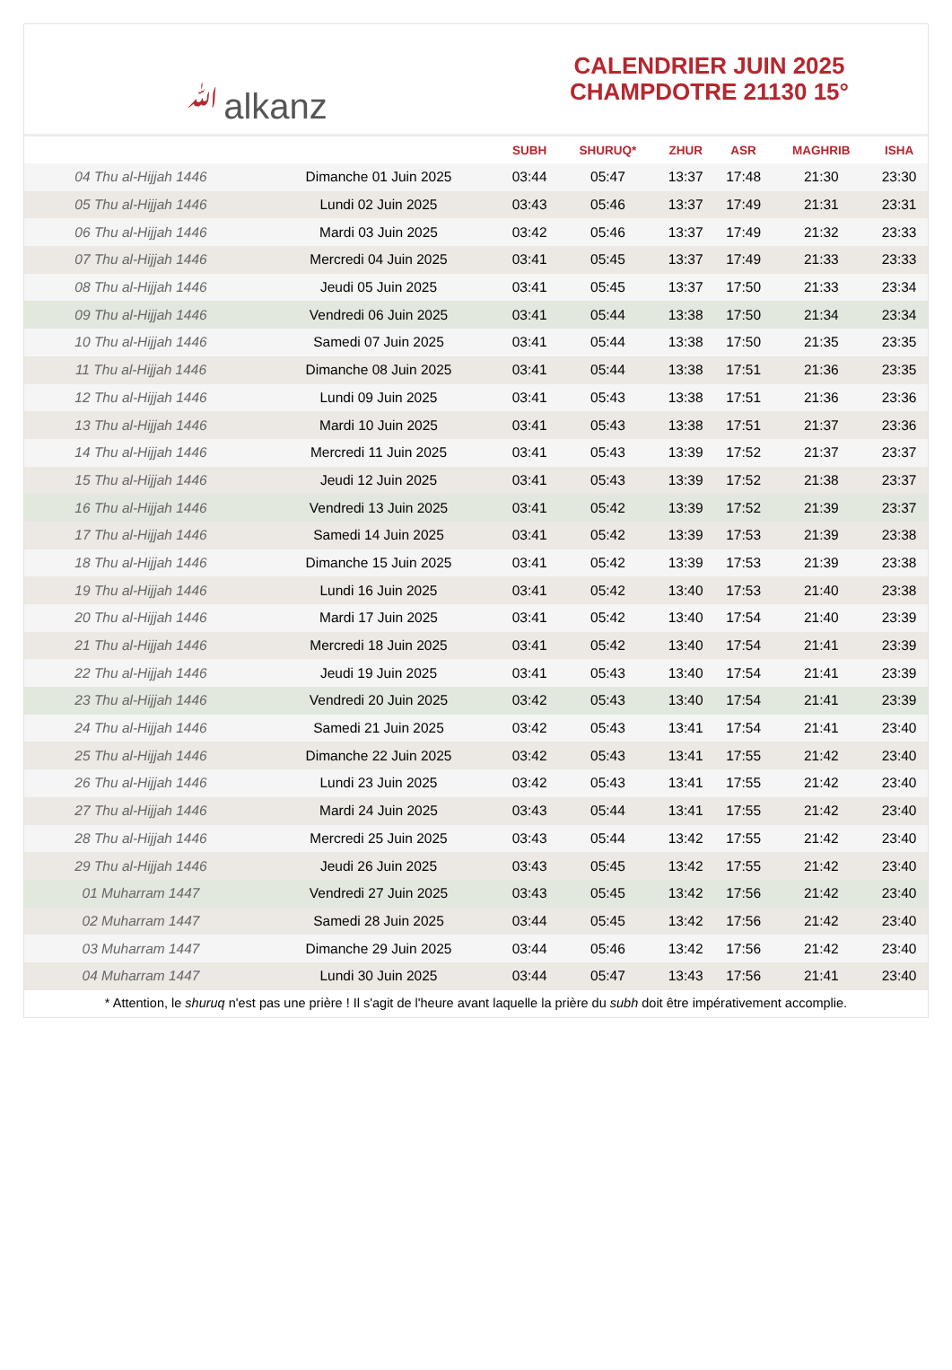ﷲalkanz
CALENDRIER JUIN 2025
CHAMPDOTRE 21130 15°
| | | SUBH | SHURUQ* | ZHUR | ASR | MAGHRIB | ISHA |
| --- | --- | --- | --- | --- | --- | --- | --- |
| 04 Thu al-Hijjah 1446 | Dimanche 01 Juin 2025 | 03:44 | 05:47 | 13:37 | 17:48 | 21:30 | 23:30 |
| 05 Thu al-Hijjah 1446 | Lundi 02 Juin 2025 | 03:43 | 05:46 | 13:37 | 17:49 | 21:31 | 23:31 |
| 06 Thu al-Hijjah 1446 | Mardi 03 Juin 2025 | 03:42 | 05:46 | 13:37 | 17:49 | 21:32 | 23:33 |
| 07 Thu al-Hijjah 1446 | Mercredi 04 Juin 2025 | 03:41 | 05:45 | 13:37 | 17:49 | 21:33 | 23:33 |
| 08 Thu al-Hijjah 1446 | Jeudi 05 Juin 2025 | 03:41 | 05:45 | 13:37 | 17:50 | 21:33 | 23:34 |
| 09 Thu al-Hijjah 1446 | Vendredi 06 Juin 2025 | 03:41 | 05:44 | 13:38 | 17:50 | 21:34 | 23:34 |
| 10 Thu al-Hijjah 1446 | Samedi 07 Juin 2025 | 03:41 | 05:44 | 13:38 | 17:50 | 21:35 | 23:35 |
| 11 Thu al-Hijjah 1446 | Dimanche 08 Juin 2025 | 03:41 | 05:44 | 13:38 | 17:51 | 21:36 | 23:35 |
| 12 Thu al-Hijjah 1446 | Lundi 09 Juin 2025 | 03:41 | 05:43 | 13:38 | 17:51 | 21:36 | 23:36 |
| 13 Thu al-Hijjah 1446 | Mardi 10 Juin 2025 | 03:41 | 05:43 | 13:38 | 17:51 | 21:37 | 23:36 |
| 14 Thu al-Hijjah 1446 | Mercredi 11 Juin 2025 | 03:41 | 05:43 | 13:39 | 17:52 | 21:37 | 23:37 |
| 15 Thu al-Hijjah 1446 | Jeudi 12 Juin 2025 | 03:41 | 05:43 | 13:39 | 17:52 | 21:38 | 23:37 |
| 16 Thu al-Hijjah 1446 | Vendredi 13 Juin 2025 | 03:41 | 05:42 | 13:39 | 17:52 | 21:39 | 23:37 |
| 17 Thu al-Hijjah 1446 | Samedi 14 Juin 2025 | 03:41 | 05:42 | 13:39 | 17:53 | 21:39 | 23:38 |
| 18 Thu al-Hijjah 1446 | Dimanche 15 Juin 2025 | 03:41 | 05:42 | 13:39 | 17:53 | 21:39 | 23:38 |
| 19 Thu al-Hijjah 1446 | Lundi 16 Juin 2025 | 03:41 | 05:42 | 13:40 | 17:53 | 21:40 | 23:38 |
| 20 Thu al-Hijjah 1446 | Mardi 17 Juin 2025 | 03:41 | 05:42 | 13:40 | 17:54 | 21:40 | 23:39 |
| 21 Thu al-Hijjah 1446 | Mercredi 18 Juin 2025 | 03:41 | 05:42 | 13:40 | 17:54 | 21:41 | 23:39 |
| 22 Thu al-Hijjah 1446 | Jeudi 19 Juin 2025 | 03:41 | 05:43 | 13:40 | 17:54 | 21:41 | 23:39 |
| 23 Thu al-Hijjah 1446 | Vendredi 20 Juin 2025 | 03:42 | 05:43 | 13:40 | 17:54 | 21:41 | 23:39 |
| 24 Thu al-Hijjah 1446 | Samedi 21 Juin 2025 | 03:42 | 05:43 | 13:41 | 17:54 | 21:41 | 23:40 |
| 25 Thu al-Hijjah 1446 | Dimanche 22 Juin 2025 | 03:42 | 05:43 | 13:41 | 17:55 | 21:42 | 23:40 |
| 26 Thu al-Hijjah 1446 | Lundi 23 Juin 2025 | 03:42 | 05:43 | 13:41 | 17:55 | 21:42 | 23:40 |
| 27 Thu al-Hijjah 1446 | Mardi 24 Juin 2025 | 03:43 | 05:44 | 13:41 | 17:55 | 21:42 | 23:40 |
| 28 Thu al-Hijjah 1446 | Mercredi 25 Juin 2025 | 03:43 | 05:44 | 13:42 | 17:55 | 21:42 | 23:40 |
| 29 Thu al-Hijjah 1446 | Jeudi 26 Juin 2025 | 03:43 | 05:45 | 13:42 | 17:55 | 21:42 | 23:40 |
| 01 Muharram 1447 | Vendredi 27 Juin 2025 | 03:43 | 05:45 | 13:42 | 17:56 | 21:42 | 23:40 |
| 02 Muharram 1447 | Samedi 28 Juin 2025 | 03:44 | 05:45 | 13:42 | 17:56 | 21:42 | 23:40 |
| 03 Muharram 1447 | Dimanche 29 Juin 2025 | 03:44 | 05:46 | 13:42 | 17:56 | 21:42 | 23:40 |
| 04 Muharram 1447 | Lundi 30 Juin 2025 | 03:44 | 05:47 | 13:43 | 17:56 | 21:41 | 23:40 |
* Attention, le shuruq n'est pas une prière ! Il s'agit de l'heure avant laquelle la prière du subh doit être impérativement accomplie.